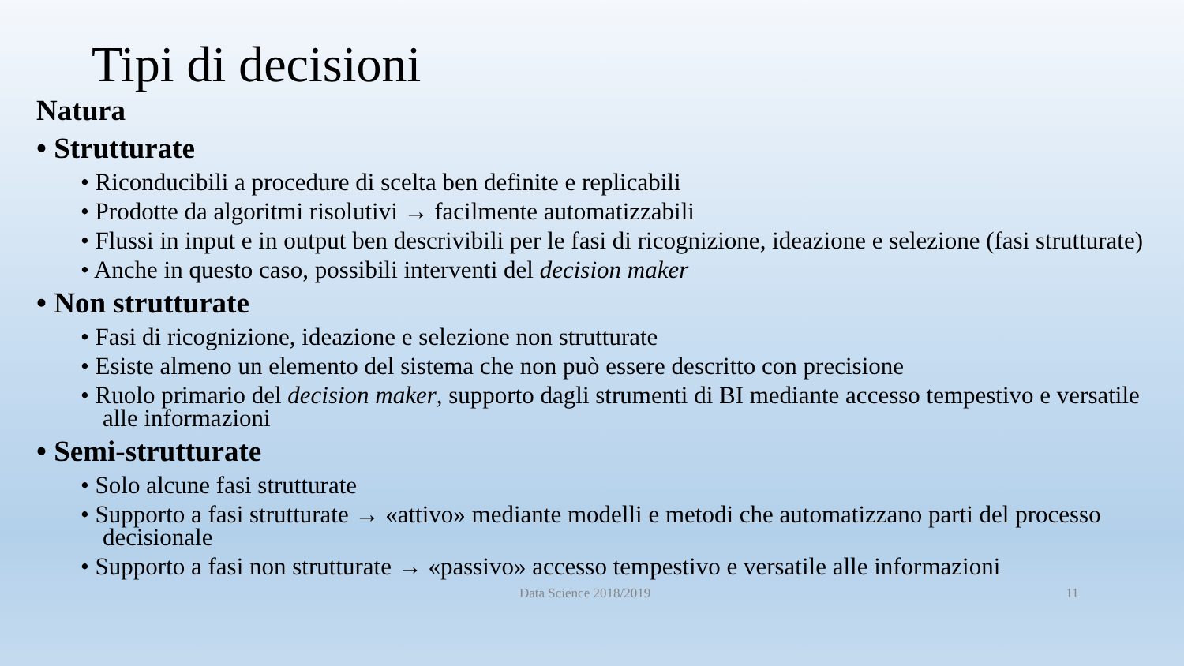Tipi di decisioni
Natura
• Strutturate
• Riconducibili a procedure di scelta ben definite e replicabili
• Prodotte da algoritmi risolutivi → facilmente automatizzabili
• Flussi in input e in output ben descrivibili per le fasi di ricognizione, ideazione e selezione (fasi strutturate)
• Anche in questo caso, possibili interventi del decision maker
• Non strutturate
• Fasi di ricognizione, ideazione e selezione non strutturate
• Esiste almeno un elemento del sistema che non può essere descritto con precisione
• Ruolo primario del decision maker, supporto dagli strumenti di BI mediante accesso tempestivo e versatile alle informazioni
• Semi-strutturate
• Solo alcune fasi strutturate
• Supporto a fasi strutturate → «attivo» mediante modelli e metodi che automatizzano parti del processo decisionale
• Supporto a fasi non strutturate → «passivo» accesso tempestivo e versatile alle informazioni
Data Science 2018/2019 11